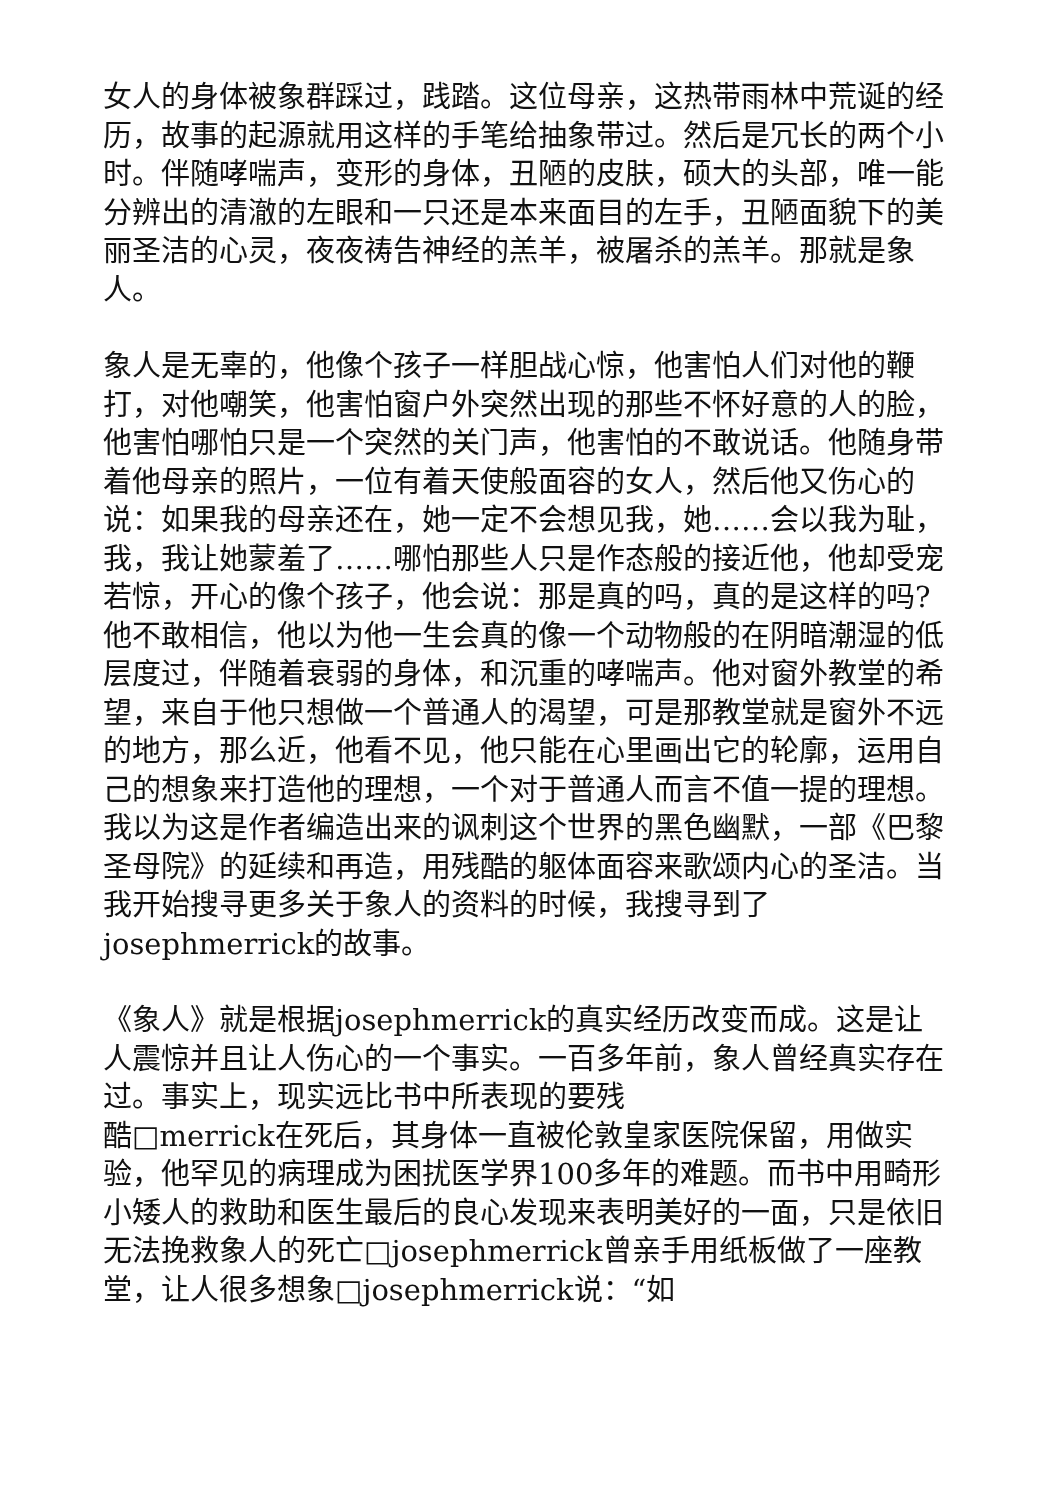女人的身体被象群踩过，践踏。这位母亲，这热带雨林中荒诞的经历，故事的起源就用这样的手笔给抽象带过。然后是冗长的两个小时。伴随哮喘声，变形的身体，丑陋的皮肤，硕大的头部，唯一能分辨出的清澈的左眼和一只还是本来面目的左手，丑陋面貌下的美丽圣洁的心灵，夜夜祷告神经的羔羊，被屠杀的羔羊。那就是象人。
象人是无辜的，他像个孩子一样胆战心惊，他害怕人们对他的鞭打，对他嘲笑，他害怕窗户外突然出现的那些不怀好意的人的脸，他害怕哪怕只是一个突然的关门声，他害怕的不敢说话。他随身带着他母亲的照片，一位有着天使般面容的女人，然后他又伤心的说：如果我的母亲还在，她一定不会想见我，她……会以我为耻，我，我让她蒙羞了……哪怕那些人只是作态般的接近他，他却受宠若惊，开心的像个孩子，他会说：那是真的吗，真的是这样的吗?他不敢相信，他以为他一生会真的像一个动物般的在阴暗潮湿的低层度过，伴随着衰弱的身体，和沉重的哮喘声。他对窗外教堂的希望，来自于他只想做一个普通人的渴望，可是那教堂就是窗外不远的地方，那么近，他看不见，他只能在心里画出它的轮廓，运用自己的想象来打造他的理想，一个对于普通人而言不值一提的理想。我以为这是作者编造出来的讽刺这个世界的黑色幽默，一部《巴黎圣母院》的延续和再造，用残酷的躯体面容来歌颂内心的圣洁。当我开始搜寻更多关于象人的资料的时候，我搜寻到了josephmerrick的故事。
《象人》就是根据josephmerrick的真实经历改变而成。这是让人震惊并且让人伤心的一个事实。一百多年前，象人曾经真实存在过。事实上，现实远比书中所表现的要残
酷□merrick在死后，其身体一直被伦敦皇家医院保留，用做实验，他罕见的病理成为困扰医学界100多年的难题。而书中用畸形小矮人的救助和医生最后的良心发现来表明美好的一面，只是依旧无法挽救象人的死亡□josephmerrick曾亲手用纸板做了一座教堂，让人很多想象□josephmerrick说：“如